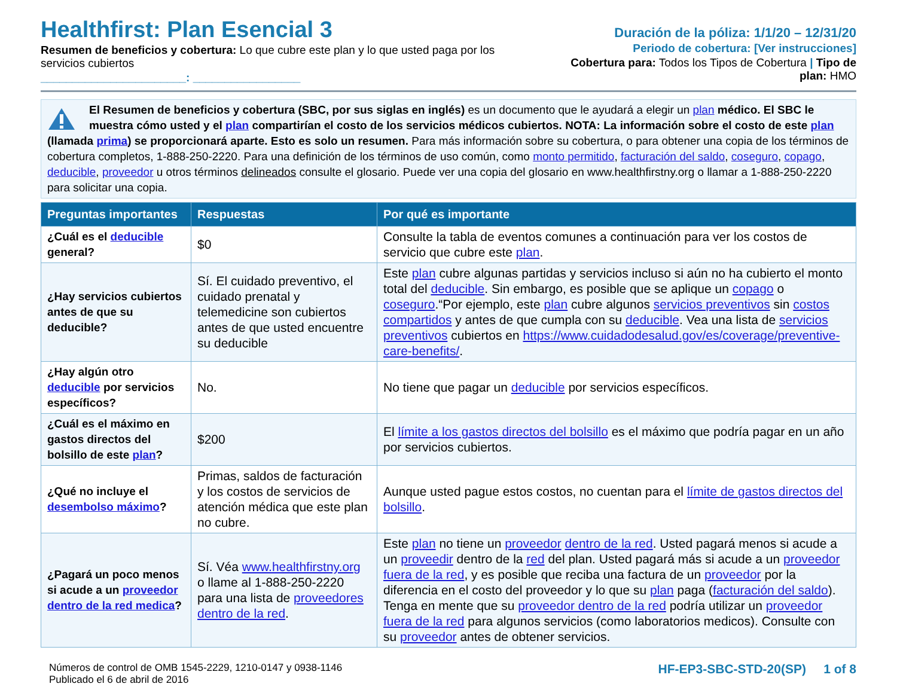Healthfirst: Plan Esencial 3
Resumen de beneficios y cobertura: Lo que cubre este plan y lo que usted paga por los servicios cubiertos
_______________________: _________________
Duración de la póliza: 1/1/20 – 12/31/20
Periodo de cobertura: [Ver instrucciones]
Cobertura para: Todos los Tipos de Cobertura | Tipo de plan: HMO
El Resumen de beneficios y cobertura (SBC, por sus siglas en inglés) es un documento que le ayudará a elegir un plan médico. El SBC le muestra cómo usted y el plan compartirían el costo de los servicios médicos cubiertos. NOTA: La información sobre el costo de este plan (llamada prima) se proporcionará aparte. Esto es solo un resumen. Para más información sobre su cobertura, o para obtener una copia de los términos de cobertura completos, 1-888-250-2220. Para una definición de los términos de uso común, como monto permitido, facturación del saldo, coseguro, copago, deducible, proveedor u otros términos delineados consulte el glosario. Puede ver una copia del glosario en www.healthfirstny.org o llamar a 1-888-250-2220 para solicitar una copia.
| Preguntas importantes | Respuestas | Por qué es importante |
| --- | --- | --- |
| ¿Cuál es el deducible general? | $0 | Consulte la tabla de eventos comunes a continuación para ver los costos de servicio que cubre este plan . |
| ¿Hay servicios cubiertos antes de que su deducible? | Sí. El cuidado preventivo, el cuidado prenatal y telemedicine son cubiertos antes de que usted encuentre su deducible | Este plan cubre algunas partidas y servicios incluso si aún no ha cubierto el monto total del deducible . Sin embargo, es posible que se aplique un copago o coseguro .“Por ejemplo, este plan cubre algunos servicios preventivos sin costos compartidos y antes de que cumpla con su deducible . Vea una lista de servicios preventivos cubiertos en https://www.cuidadodesalud.gov/es/coverage/preventive-care-benefits/ . |
| ¿Hay algún otro deducible por servicios específicos? | No. | No tiene que pagar un deducible por servicios específicos. |
| ¿Cuál es el máximo en gastos directos del bolsillo de este plan ? | $200 | El límite a los gastos directos del bolsillo es el máximo que podría pagar en un año por servicios cubiertos. |
| ¿Qué no incluye el desembolso máximo ? | Primas, saldos de facturación y los costos de servicios de atención médica que este plan no cubre. | Aunque usted pague estos costos, no cuentan para el límite de gastos directos del bolsillo . |
| ¿Pagará un poco menos si acude a un proveedor dentro de la red medica ? | Sí. Véa www.healthfirstny.org o llame al 1-888-250-2220 para una lista de proveedores dentro de la red . | Este plan no tiene un proveedor dentro de la red . Usted pagará menos si acude a un proveedir dentro de la red del plan. Usted pagará más si acude a un proveedor fuera de la red , y es posible que reciba una factura de un proveedor por la diferencia en el costo del proveedor y lo que su plan paga ( facturación del saldo ). Tenga en mente que su proveedor dentro de la red podría utilizar un proveedor fuera de la red para algunos servicios (como laboratorios medicos). Consulte con su proveedor antes de obtener servicios. |
Números de control de OMB 1545-2229, 1210-0147 y 0938-1146
Publicado el 6 de abril de 2016
HF-EP3-SBC-STD-20(SP) 1 of 8